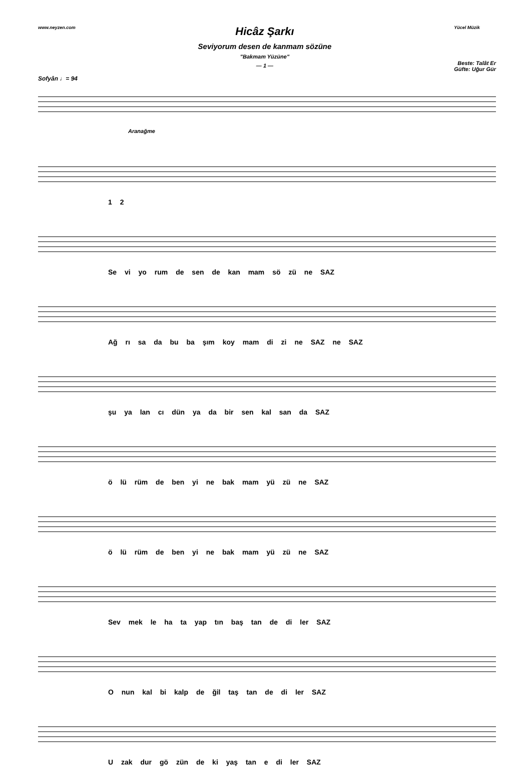www.neyzen.com
Hicâz Şarkı
Seviyorum desen de kanmam sözüne
"Bakmam Yüzüne"
— 1 —
Yücel Müzik
Beste: Talât Er
Güfte: Uğur Gür
Sofyân ♩= 94
Aranağme
1 2
Se vi yo rum de sen de kan mam sö zü ne SAZ
Ağ rı sa da bu ba şım koy mam di zi ne SAZ ne SAZ
şu ya lan cı dün ya da bir sen kal san da SAZ
ö lü rüm de ben yi ne bak mam yü zü ne SAZ
ö lü rüm de ben yi ne bak mam yü zü ne SAZ
Sev mek le ha ta yap tın baş tan de di ler SAZ
O nun kal bi kalp de ğil taş tan de di ler SAZ
U zak dur gö zün de ki yaş tan e di ler SAZ